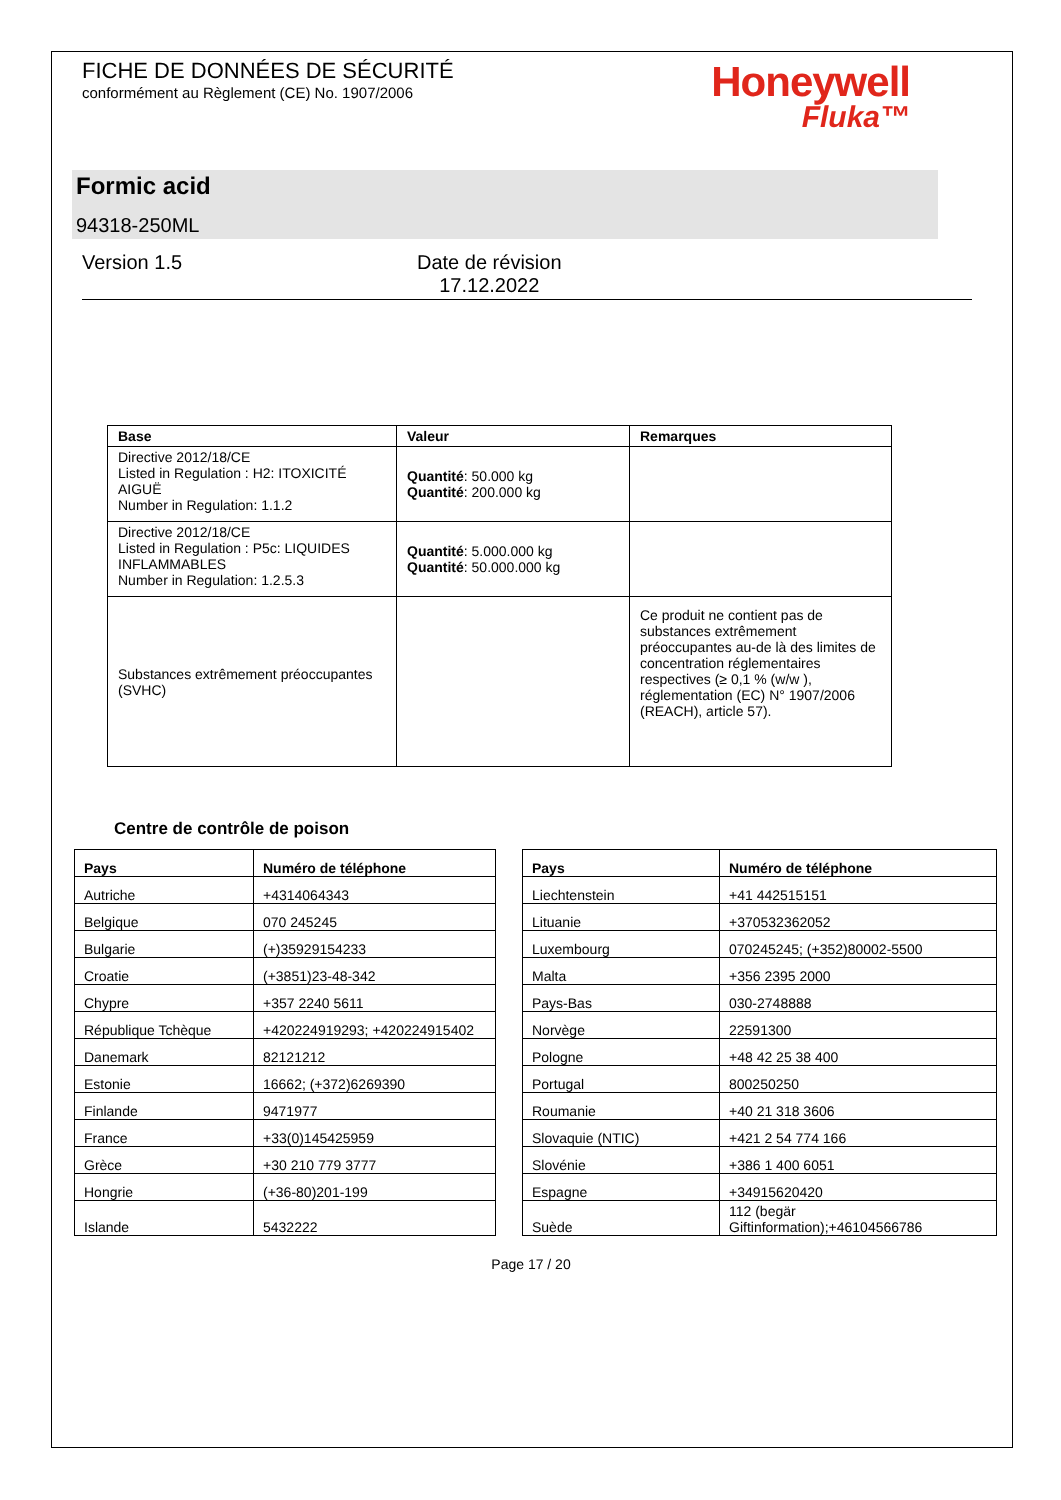FICHE DE DONNÉES DE SÉCURITÉ
conformément au Règlement (CE) No. 1907/2006
Honeywell
Fluka™
Formic acid
94318-250ML
Version 1.5 Date de révision
17.12.2022
| Base | Valeur | Remarques |
| --- | --- | --- |
| Directive 2012/18/CE Listed in Regulation : H2: ITOXICITÉ AIGUË Number in Regulation: 1.1.2 | Quantité : 50.000 kg Quantité : 200.000 kg | |
| Directive 2012/18/CE Listed in Regulation : P5c: LIQUIDES INFLAMMABLES Number in Regulation: 1.2.5.3 | Quantité : 5.000.000 kg Quantité : 50.000.000 kg | |
| Substances extrêmement préoccupantes (SVHC) | | Ce produit ne contient pas de substances extrêmement préoccupantes au-de là des limites de concentration réglementaires respectives (≥ 0,1 % (w/w ), réglementation (EC) N° 1907/2006 (REACH), article 57). |
Centre de contrôle de poison
| Pays | Numéro de téléphone |
| --- | --- |
| Autriche | +4314064343 |
| Belgique | 070 245245 |
| Bulgarie | (+)35929154233 |
| Croatie | (+3851)23-48-342 |
| Chypre | +357 2240 5611 |
| République Tchèque | +420224919293; +420224915402 |
| Danemark | 82121212 |
| Estonie | 16662; (+372)6269390 |
| Finlande | 9471977 |
| France | +33(0)145425959 |
| Grèce | +30 210 779 3777 |
| Hongrie | (+36-80)201-199 |
| Islande | 5432222 |
| Pays | Numéro de téléphone |
| --- | --- |
| Liechtenstein | +41 442515151 |
| Lituanie | +370532362052 |
| Luxembourg | 070245245; (+352)80002-5500 |
| Malta | +356 2395 2000 |
| Pays-Bas | 030-2748888 |
| Norvège | 22591300 |
| Pologne | +48 42 25 38 400 |
| Portugal | 800250250 |
| Roumanie | +40 21 318 3606 |
| Slovaquie (NTIC) | +421 2 54 774 166 |
| Slovénie | +386 1 400 6051 |
| Espagne | +34915620420 |
| Suède | 112 (begär Giftinformation);+46104566786 |
Page 17 / 20